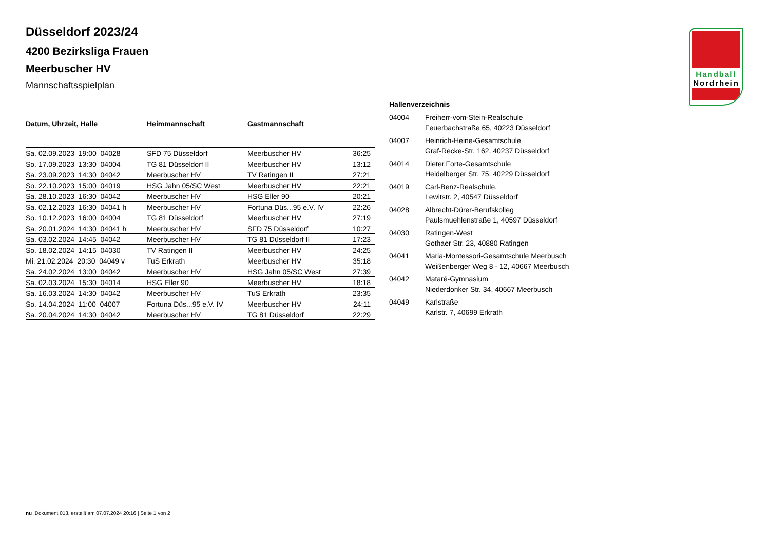Handball
Nordrhein
Düsseldorf 2023/24
4200 Bezirksliga Frauen
Meerbuscher HV
Mannschaftsspielplan
| Datum, Uhrzeit, Halle | Heimmannschaft | Gastmannschaft | |
| --- | --- | --- | --- |
| Sa. 02.09.2023 19:00 04028 | SFD 75 Düsseldorf | Meerbuscher HV | 36:25 |
| So. 17.09.2023 13:30 04004 | TG 81 Düsseldorf II | Meerbuscher HV | 13:12 |
| Sa. 23.09.2023 14:30 04042 | Meerbuscher HV | TV Ratingen II | 27:21 |
| So. 22.10.2023 15:00 04019 | HSG Jahn 05/SC West | Meerbuscher HV | 22:21 |
| Sa. 28.10.2023 16:30 04042 | Meerbuscher HV | HSG Eller 90 | 20:21 |
| Sa. 02.12.2023 16:30 04041 h | Meerbuscher HV | Fortuna Düs...95 e.V. IV | 22:26 |
| So. 10.12.2023 16:00 04004 | TG 81 Düsseldorf | Meerbuscher HV | 27:19 |
| Sa. 20.01.2024 14:30 04041 h | Meerbuscher HV | SFD 75 Düsseldorf | 10:27 |
| Sa. 03.02.2024 14:45 04042 | Meerbuscher HV | TG 81 Düsseldorf II | 17:23 |
| So. 18.02.2024 14:15 04030 | TV Ratingen II | Meerbuscher HV | 24:25 |
| Mi. 21.02.2024 20:30 04049 v | TuS Erkrath | Meerbuscher HV | 35:18 |
| Sa. 24.02.2024 13:00 04042 | Meerbuscher HV | HSG Jahn 05/SC West | 27:39 |
| Sa. 02.03.2024 15:30 04014 | HSG Eller 90 | Meerbuscher HV | 18:18 |
| Sa. 16.03.2024 14:30 04042 | Meerbuscher HV | TuS Erkrath | 23:35 |
| So. 14.04.2024 11:00 04007 | Fortuna Düs...95 e.V. IV | Meerbuscher HV | 24:11 |
| Sa. 20.04.2024 14:30 04042 | Meerbuscher HV | TG 81 Düsseldorf | 22:29 |
Hallenverzeichnis
| 04004 | Freiherr-vom-Stein-Realschule Feuerbachstraße 65, 40223 Düsseldorf |
| 04007 | Heinrich-Heine-Gesamtschule Graf-Recke-Str. 162, 40237 Düsseldorf |
| 04014 | Dieter.Forte-Gesamtschule Heidelberger Str. 75, 40229 Düsseldorf |
| 04019 | Carl-Benz-Realschule. Lewitstr. 2, 40547 Düsseldorf |
| 04028 | Albrecht-Dürer-Berufskolleg Paulsmuehlenstraße 1, 40597 Düsseldorf |
| 04030 | Ratingen-West Gothaer Str. 23, 40880 Ratingen |
| 04041 | Maria-Montessori-Gesamtschule Meerbusch Weißenberger Weg 8 - 12, 40667 Meerbusch |
| 04042 | Mataré-Gymnasium Niederdonker Str. 34, 40667 Meerbusch |
| 04049 | Karlstraße Karlstr. 7, 40699 Erkrath |
nu .Dokument 013, erstellt am 07.07.2024 20:16 | Seite 1 von 2